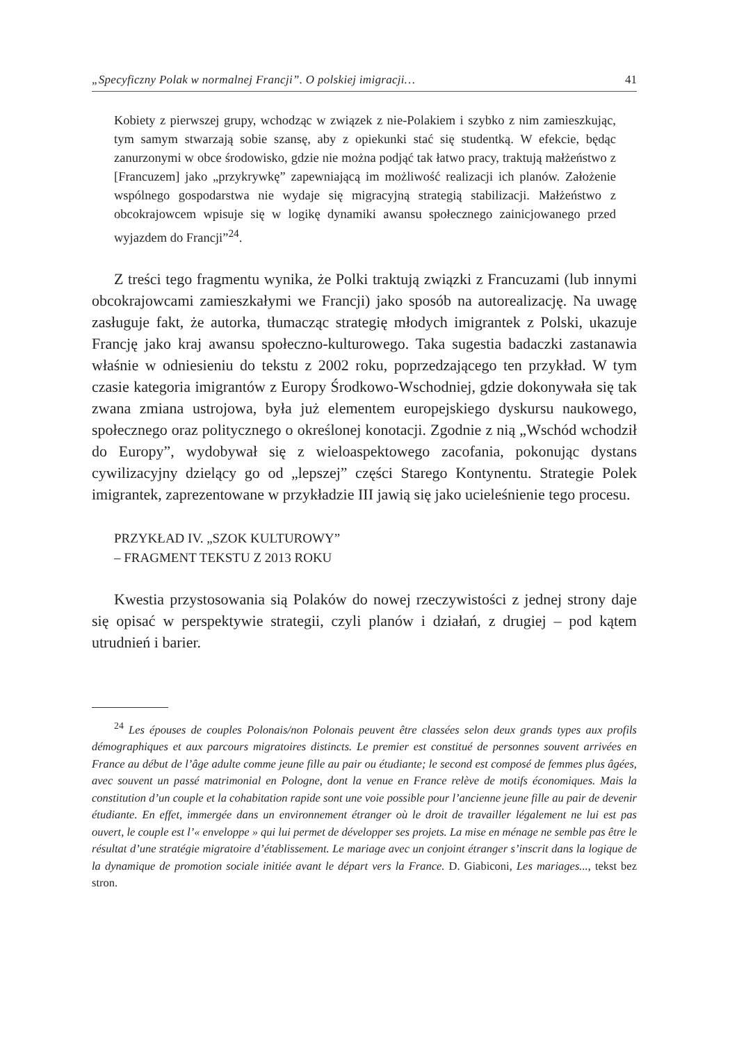„Specyficzny Polak w normalnej Francji”. O polskiej imigracji… 41
Kobiety z pierwszej grupy, wchodząc w związek z nie-Polakiem i szybko z nim zamieszkując, tym samym stwarzają sobie szansę, aby z opiekunki stać się studentką. W efekcie, będąc zanurzonymi w obce środowisko, gdzie nie można podjąć tak łatwo pracy, traktują małżeństwo z [Francuzem] jako „przykrywkę” zapewniającą im możliwość realizacji ich planów. Założenie wspólnego gospodarstwa nie wydaje się migracyjną strategią stabilizacji. Małżeństwo z obcokrajowcem wpisuje się w logikę dynamiki awansu społecznego zainicjowanego przed wyjazdem do Francji”<sup>24</sup>.
Z treści tego fragmentu wynika, że Polki traktują związki z Francuzami (lub innymi obcokrajowcami zamieszkałymi we Francji) jako sposób na autorealizację. Na uwagę zasługuje fakt, że autorka, tłumacząc strategię młodych imigrantek z Polski, ukazuje Francję jako kraj awansu społeczno-kulturowego. Taka sugestia badaczki zastanawia właśnie w odniesieniu do tekstu z 2002 roku, poprzedzającego ten przykład. W tym czasie kategoria imigrantów z Europy Środkowo-Wschodniej, gdzie dokonywała się tak zwana zmiana ustrojowa, była już elementem europejskiego dyskursu naukowego, społecznego oraz politycznego o określonej konotacji. Zgodnie z nią „Wschód wchodził do Europy”, wydobywał się z wieloaspektowego zacofania, pokonując dystans cywilizacyjny dzielący go od „lepszej” części Starego Kontynentu. Strategie Polek imigrantek, zaprezentowane w przykładzie III jawią się jako ucieleśnienie tego procesu.
PRZYKŁAD IV. „SZOK KULTUROWY”
– FRAGMENT TEKSTU Z 2013 ROKU
Kwestia przystosowania sią Polaków do nowej rzeczywistości z jednej strony daje się opisać w perspektywie strategii, czyli planów i działań, z drugiej – pod kątem utrudnień i barier.
<sup>24</sup> Les épouses de couples Polonais/non Polonais peuvent être classées selon deux grands types aux profils démographiques et aux parcours migratoires distincts. Le premier est constitué de personnes souvent arrivées en France au début de l’âge adulte comme jeune fille au pair ou étudiante; le second est composé de femmes plus âgées, avec souvent un passé matrimonial en Pologne, dont la venue en France relève de motifs économiques. Mais la constitution d’un couple et la cohabitation rapide sont une voie possible pour l’ancienne jeune fille au pair de devenir étudiante. En effet, immergée dans un environnement étranger où le droit de travailler légalement ne lui est pas ouvert, le couple est l’« enveloppe » qui lui permet de développer ses projets. La mise en ménage ne semble pas être le résultat d’une stratégie migratoire d’établissement. Le mariage avec un conjoint étranger s’inscrit dans la logique de la dynamique de promotion sociale initiée avant le départ vers la France. D. Giabiconi, Les mariages..., tekst bez stron.